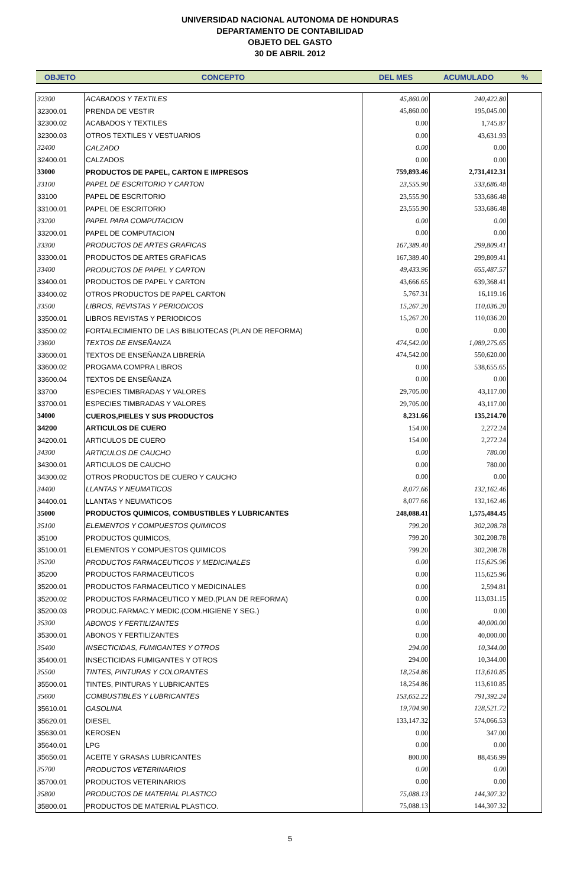UNIVERSIDAD NACIONAL AUTONOMA DE HONDURAS
DEPARTAMENTO DE CONTABILIDAD
OBJETO DEL GASTO
30 DE ABRIL 2012
| OBJETO | CONCEPTO | DEL MES | ACUMULADO | % |
| --- | --- | --- | --- | --- |
| 32300 | ACABADOS Y TEXTILES | 45,860.00 | 240,422.80 | |
| 32300.01 | PRENDA DE VESTIR | 45,860.00 | 195,045.00 | |
| 32300.02 | ACABADOS Y TEXTILES | 0.00 | 1,745.87 | |
| 32300.03 | OTROS TEXTILES Y VESTUARIOS | 0.00 | 43,631.93 | |
| 32400 | CALZADO | 0.00 | 0.00 | |
| 32400.01 | CALZADOS | 0.00 | 0.00 | |
| 33000 | PRODUCTOS DE PAPEL, CARTON E IMPRESOS | 759,893.46 | 2,731,412.31 | |
| 33100 | PAPEL DE ESCRITORIO Y CARTON | 23,555.90 | 533,686.48 | |
| 33100 | PAPEL DE ESCRITORIO | 23,555.90 | 533,686.48 | |
| 33100.01 | PAPEL DE ESCRITORIO | 23,555.90 | 533,686.48 | |
| 33200 | PAPEL PARA COMPUTACION | 0.00 | 0.00 | |
| 33200.01 | PAPEL DE COMPUTACION | 0.00 | 0.00 | |
| 33300 | PRODUCTOS DE ARTES GRAFICAS | 167,389.40 | 299,809.41 | |
| 33300.01 | PRODUCTOS DE ARTES GRAFICAS | 167,389.40 | 299,809.41 | |
| 33400 | PRODUCTOS DE PAPEL Y CARTON | 49,433.96 | 655,487.57 | |
| 33400.01 | PRODUCTOS DE PAPEL Y CARTON | 43,666.65 | 639,368.41 | |
| 33400.02 | OTROS PRODUCTOS DE PAPEL CARTON | 5,767.31 | 16,119.16 | |
| 33500 | LIBROS, REVISTAS Y PERIODICOS | 15,267.20 | 110,036.20 | |
| 33500.01 | LIBROS REVISTAS Y PERIODICOS | 15,267.20 | 110,036.20 | |
| 33500.02 | FORTALECIMIENTO DE LAS BIBLIOTECAS (PLAN DE REFORMA) | 0.00 | 0.00 | |
| 33600 | TEXTOS DE ENSEÑANZA | 474,542.00 | 1,089,275.65 | |
| 33600.01 | TEXTOS DE ENSEÑANZA LIBRERÍA | 474,542.00 | 550,620.00 | |
| 33600.02 | PROGAMA COMPRA LIBROS | 0.00 | 538,655.65 | |
| 33600.04 | TEXTOS DE ENSEÑANZA | 0.00 | 0.00 | |
| 33700 | ESPECIES TIMBRADAS Y VALORES | 29,705.00 | 43,117.00 | |
| 33700.01 | ESPECIES TIMBRADAS Y VALORES | 29,705.00 | 43,117.00 | |
| 34000 | CUEROS,PIELES Y SUS PRODUCTOS | 8,231.66 | 135,214.70 | |
| 34200 | ARTICULOS DE CUERO | 154.00 | 2,272.24 | |
| 34200.01 | ARTICULOS DE CUERO | 154.00 | 2,272.24 | |
| 34300 | ARTICULOS DE CAUCHO | 0.00 | 780.00 | |
| 34300.01 | ARTICULOS DE CAUCHO | 0.00 | 780.00 | |
| 34300.02 | OTROS PRODUCTOS DE CUERO Y CAUCHO | 0.00 | 0.00 | |
| 34400 | LLANTAS Y NEUMATICOS | 8,077.66 | 132,162.46 | |
| 34400.01 | LLANTAS Y NEUMATICOS | 8,077.66 | 132,162.46 | |
| 35000 | PRODUCTOS QUIMICOS, COMBUSTIBLES Y LUBRICANTES | 248,088.41 | 1,575,484.45 | |
| 35100 | ELEMENTOS Y COMPUESTOS QUIMICOS | 799.20 | 302,208.78 | |
| 35100 | PRODUCTOS QUIMICOS, | 799.20 | 302,208.78 | |
| 35100.01 | ELEMENTOS Y COMPUESTOS QUIMICOS | 799.20 | 302,208.78 | |
| 35200 | PRODUCTOS FARMACEUTICOS Y MEDICINALES | 0.00 | 115,625.96 | |
| 35200 | PRODUCTOS FARMACEUTICOS | 0.00 | 115,625.96 | |
| 35200.01 | PRODUCTOS FARMACEUTICO Y MEDICINALES | 0.00 | 2,594.81 | |
| 35200.02 | PRODUCTOS FARMACEUTICO Y MED.(PLAN DE REFORMA) | 0.00 | 113,031.15 | |
| 35200.03 | PRODUC.FARMAC.Y MEDIC.(COM.HIGIENE Y SEG.) | 0.00 | 0.00 | |
| 35300 | ABONOS Y FERTILIZANTES | 0.00 | 40,000.00 | |
| 35300.01 | ABONOS Y FERTILIZANTES | 0.00 | 40,000.00 | |
| 35400 | INSECTICIDAS, FUMIGANTES Y OTROS | 294.00 | 10,344.00 | |
| 35400.01 | INSECTICIDAS FUMIGANTES Y OTROS | 294.00 | 10,344.00 | |
| 35500 | TINTES, PINTURAS Y COLORANTES | 18,254.86 | 113,610.85 | |
| 35500.01 | TINTES, PINTURAS Y LUBRICANTES | 18,254.86 | 113,610.85 | |
| 35600 | COMBUSTIBLES Y LUBRICANTES | 153,652.22 | 791,392.24 | |
| 35610.01 | GASOLINA | 19,704.90 | 128,521.72 | |
| 35620.01 | DIESEL | 133,147.32 | 574,066.53 | |
| 35630.01 | KEROSEN | 0.00 | 347.00 | |
| 35640.01 | LPG | 0.00 | 0.00 | |
| 35650.01 | ACEITE Y GRASAS LUBRICANTES | 800.00 | 88,456.99 | |
| 35700 | PRODUCTOS VETERINARIOS | 0.00 | 0.00 | |
| 35700.01 | PRODUCTOS VETERINARIOS | 0.00 | 0.00 | |
| 35800 | PRODUCTOS DE MATERIAL PLASTICO | 75,088.13 | 144,307.32 | |
| 35800.01 | PRODUCTOS DE MATERIAL PLASTICO. | 75,088.13 | 144,307.32 | |
5